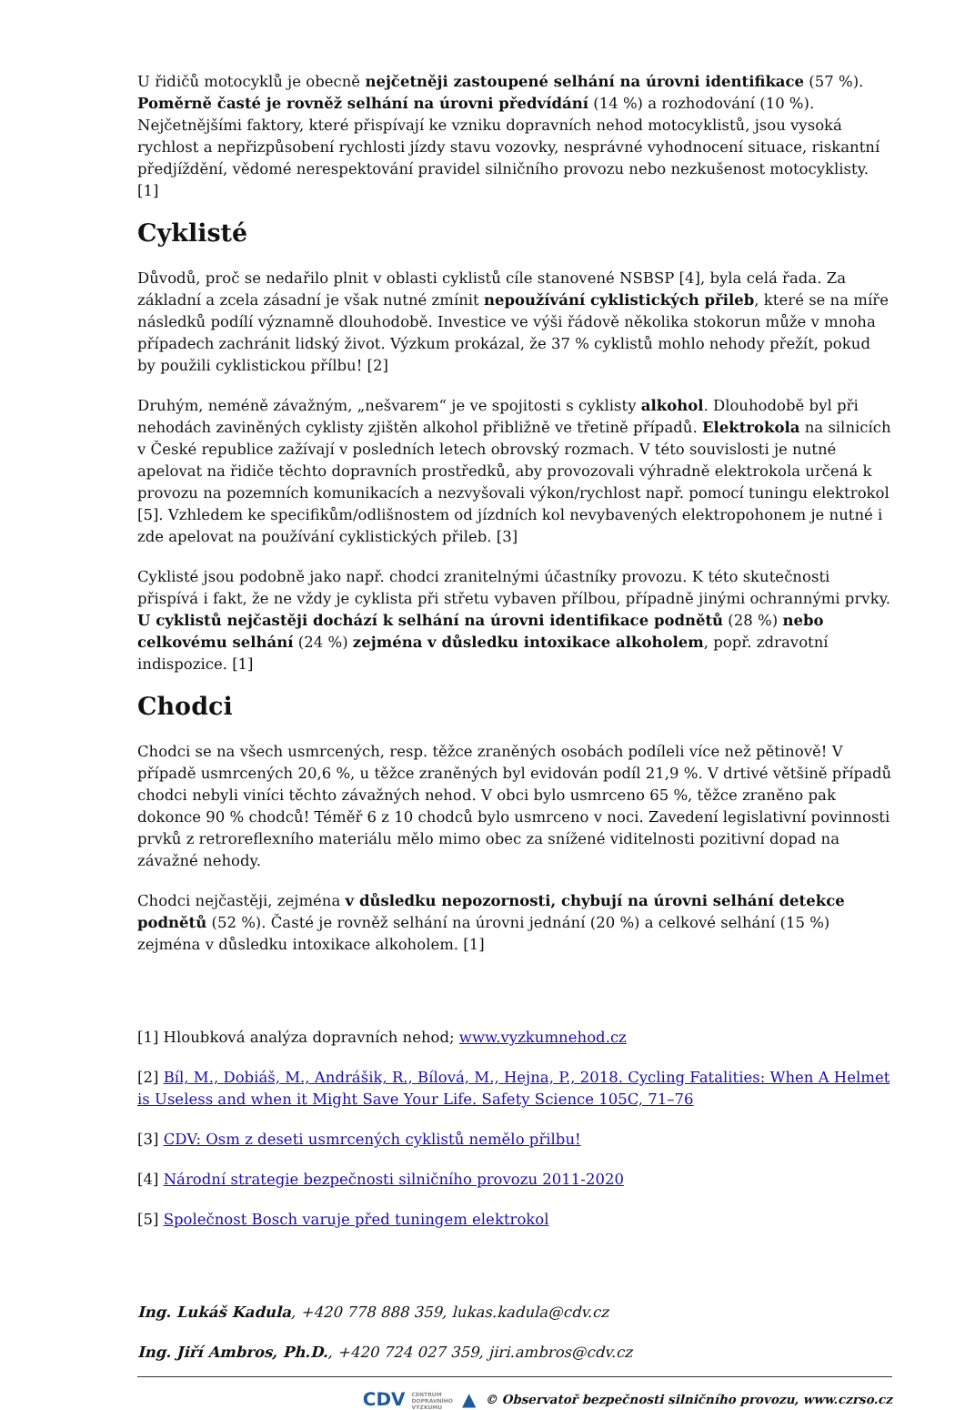U řidičů motocyklů je obecně nejčetněji zastoupené selhání na úrovni identifikace (57 %). Poměrně časté je rovněž selhání na úrovni předvídání (14 %) a rozhodování (10 %). Nejčetnějšími faktory, které přispívají ke vzniku dopravních nehod motocyklistů, jsou vysoká rychlost a nepřizpůsobení rychlosti jízdy stavu vozovky, nesprávné vyhodnocení situace, riskantní předjíždění, vědomé nerespektování pravidel silničního provozu nebo nezkušenost motocyklisty. [1]
Cyklisté
Důvodů, proč se nedařilo plnit v oblasti cyklistů cíle stanovené NSBSP [4], byla celá řada. Za základní a zcela zásadní je však nutné zmínit nepoužívání cyklistických přileb, které se na míře následků podílí významně dlouhodobě. Investice ve výši řádově několika stokorun může v mnoha případech zachránit lidský život. Výzkum prokázal, že 37 % cyklistů mohlo nehody přežít, pokud by použili cyklistickou přílbu! [2]
Druhým, neméně závažným, „nešvarem“ je ve spojitosti s cyklisty alkohol. Dlouhodobě byl při nehodách zaviněných cyklisty zjištěn alkohol přibližně ve třetině případů. Elektrokola na silnicích v České republice zažívají v posledních letech obrovský rozmach. V této souvislosti je nutné apelovat na řidiče těchto dopravních prostředků, aby provozovali výhradně elektrokola určená k provozu na pozemních komunikacích a nezvyšovali výkon/rychlost např. pomocí tuningu elektrokol [5]. Vzhledem ke specifikům/odlišnostem od jízdních kol nevybavených elektropohonem je nutné i zde apelovat na používání cyklistických přileb. [3]
Cyklisté jsou podobně jako např. chodci zranitelnými účastníky provozu. K této skutečnosti přispívá i fakt, že ne vždy je cyklista při střetu vybaven přílbou, případně jinými ochrannými prvky. U cyklistů nejčastěji dochází k selhání na úrovni identifikace podnětů (28 %) nebo celkovému selhání (24 %) zejména v důsledku intoxikace alkoholem, popř. zdravotní indispozice. [1]
Chodci
Chodci se na všech usmrcených, resp. těžce zraněných osobách podíleli více než pětinově! V případě usmrcených 20,6 %, u těžce zraněných byl evidován podíl 21,9 %. V drtivé většině případů chodci nebyli viníci těchto závažných nehod. V obci bylo usmrceno 65 %, těžce zraněno pak dokonce 90 % chodců! Téměř 6 z 10 chodců bylo usmrceno v noci. Zavedení legislativní povinnosti prvků z retroreflexního materiálu mělo mimo obec za snížené viditelnosti pozitivní dopad na závažné nehody.
Chodci nejčastěji, zejména v důsledku nepozornosti, chybují na úrovni selhání detekce podnětů (52 %). Časté je rovněž selhání na úrovni jednání (20 %) a celkové selhání (15 %) zejména v důsledku intoxikace alkoholem. [1]
[1] Hloubková analýza dopravních nehod; www.vyzkumnehod.cz
[2] Bíl, M., Dobiáš, M., Andrášik, R., Bílová, M., Hejna, P., 2018. Cycling Fatalities: When A Helmet is Useless and when it Might Save Your Life. Safety Science 105C, 71–76
[3] CDV: Osm z deseti usmrcených cyklistů nemělo přilbu!
[4] Národní strategie bezpečnosti silničního provozu 2011-2020
[5] Společnost Bosch varuje před tuningem elektrokol
Ing. Lukáš Kadula, +420 778 888 359, lukas.kadula@cdv.cz
Ing. Jiří Ambros, Ph.D., +420 724 027 359, jiri.ambros@cdv.cz
CDV CENTRUM
DOPRAVNÍHO
VÝZKUMU ▲ © Observatoř bezpečnosti silničního provozu, www.czrso.cz